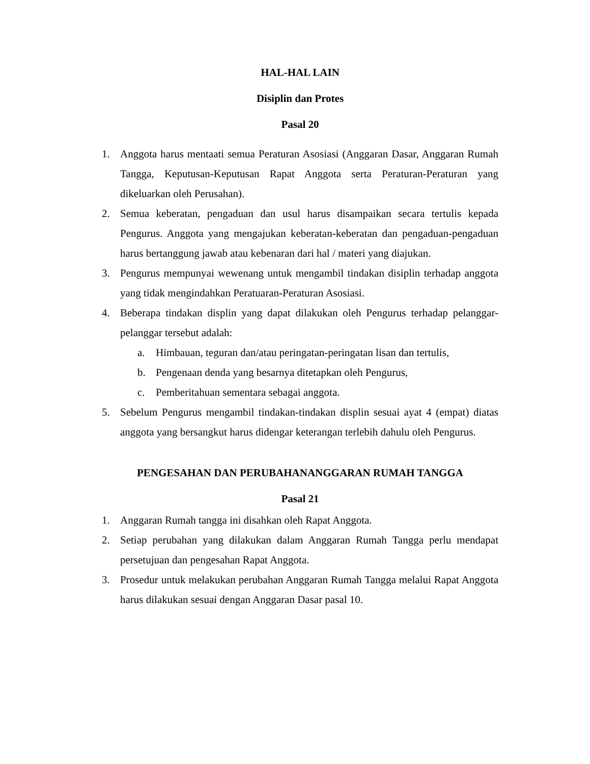HAL-HAL LAIN
Disiplin dan Protes
Pasal 20
1. Anggota harus mentaati semua Peraturan Asosiasi (Anggaran Dasar, Anggaran Rumah Tangga, Keputusan-Keputusan Rapat Anggota serta Peraturan-Peraturan yang dikeluarkan oleh Perusahan).
2. Semua keberatan, pengaduan dan usul harus disampaikan secara tertulis kepada Pengurus. Anggota yang mengajukan keberatan-keberatan dan pengaduan-pengaduan harus bertanggung jawab atau kebenaran dari hal / materi yang diajukan.
3. Pengurus mempunyai wewenang untuk mengambil tindakan disiplin terhadap anggota yang tidak mengindahkan Peratuaran-Peraturan Asosiasi.
4. Beberapa tindakan displin yang dapat dilakukan oleh Pengurus terhadap pelanggar-pelanggar tersebut adalah:
a. Himbauan, teguran dan/atau peringatan-peringatan lisan dan tertulis,
b. Pengenaan denda yang besarnya ditetapkan oleh Pengurus,
c. Pemberitahuan sementara sebagai anggota.
5. Sebelum Pengurus mengambil tindakan-tindakan displin sesuai ayat 4 (empat) diatas anggota yang bersangkut harus didengar keterangan terlebih dahulu oleh Pengurus.
PENGESAHAN DAN PERUBAHANANGGARAN RUMAH TANGGA
Pasal 21
1. Anggaran Rumah tangga ini disahkan oleh Rapat Anggota.
2. Setiap perubahan yang dilakukan dalam Anggaran Rumah Tangga perlu mendapat persetujuan dan pengesahan Rapat Anggota.
3. Prosedur untuk melakukan perubahan Anggaran Rumah Tangga melalui Rapat Anggota harus dilakukan sesuai dengan Anggaran Dasar pasal 10.